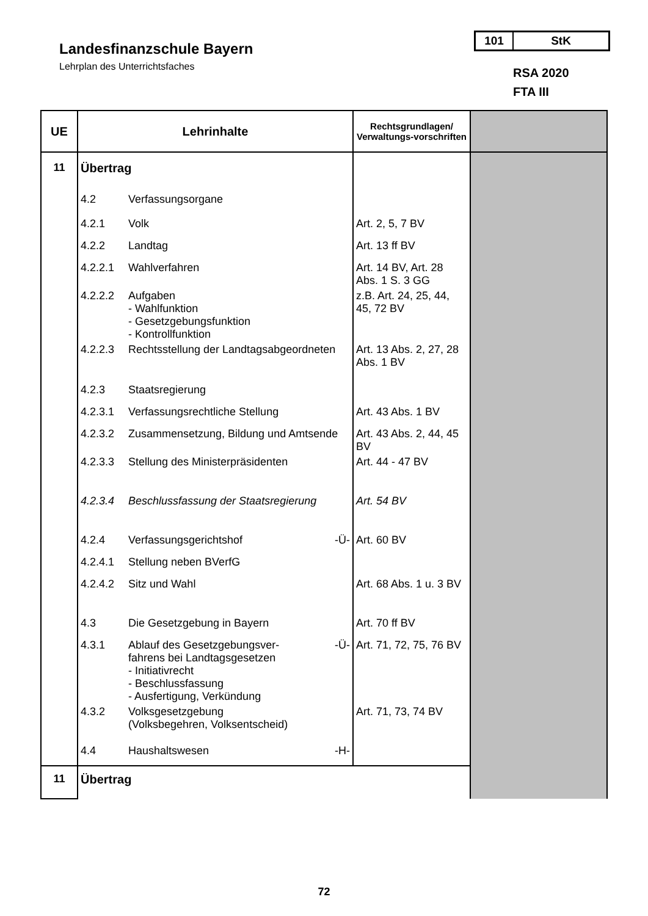Landesfinanzschule Bayern
Lehrplan des Unterrichtsfaches
101 StK
RSA 2020
FTA III
| UE | Lehrinhalte | | Rechtsgrundlagen/ Verwaltungs-vorschriften | |
| --- | --- | --- | --- | --- |
| 11 | Übertrag | | | |
| | 4.2 | Verfassungsorgane | | |
| | 4.2.1 | Volk | Art. 2, 5, 7 BV | |
| | 4.2.2 | Landtag | Art. 13 ff BV | |
| | 4.2.2.1 | Wahlverfahren | Art. 14 BV, Art. 28 Abs. 1 S. 3 GG | |
| | 4.2.2.2 | Aufgaben - Wahlfunktion - Gesetzgebungsfunktion - Kontrollfunktion | z.B. Art. 24, 25, 44, 45, 72 BV | |
| | 4.2.2.3 | Rechtsstellung der Landtagsabgeordneten | Art. 13 Abs. 2, 27, 28 Abs. 1 BV | |
| | 4.2.3 | Staatsregierung | | |
| | 4.2.3.1 | Verfassungsrechtliche Stellung | Art. 43 Abs. 1 BV | |
| | 4.2.3.2 | Zusammensetzung, Bildung und Amtsende | Art. 43 Abs. 2, 44, 45 BV | |
| | 4.2.3.3 | Stellung des Ministerpräsidenten | Art. 44 - 47 BV | |
| | 4.2.3.4 | Beschlussfassung der Staatsregierung | Art. 54 BV | |
| | 4.2.4 | Verfassungsgerichtshof -Ü- | Art. 60 BV | |
| | 4.2.4.1 | Stellung neben BVerfG | | |
| | 4.2.4.2 | Sitz und Wahl | Art. 68 Abs. 1 u. 3 BV | |
| | 4.3 | Die Gesetzgebung in Bayern | Art. 70 ff BV | |
| | 4.3.1 | Ablauf des Gesetzgebungsver- -Ü- fahrens bei Landtagsgesetzen - Initiativrecht - Beschlussfassung - Ausfertigung, Verkündung | Art. 71, 72, 75, 76 BV | |
| | 4.3.2 | Volksgesetzgebung (Volksbegehren, Volksentscheid) | Art. 71, 73, 74 BV | |
| | 4.4 | Haushaltswesen -H- | | |
| 11 | Übertrag | | | |
72